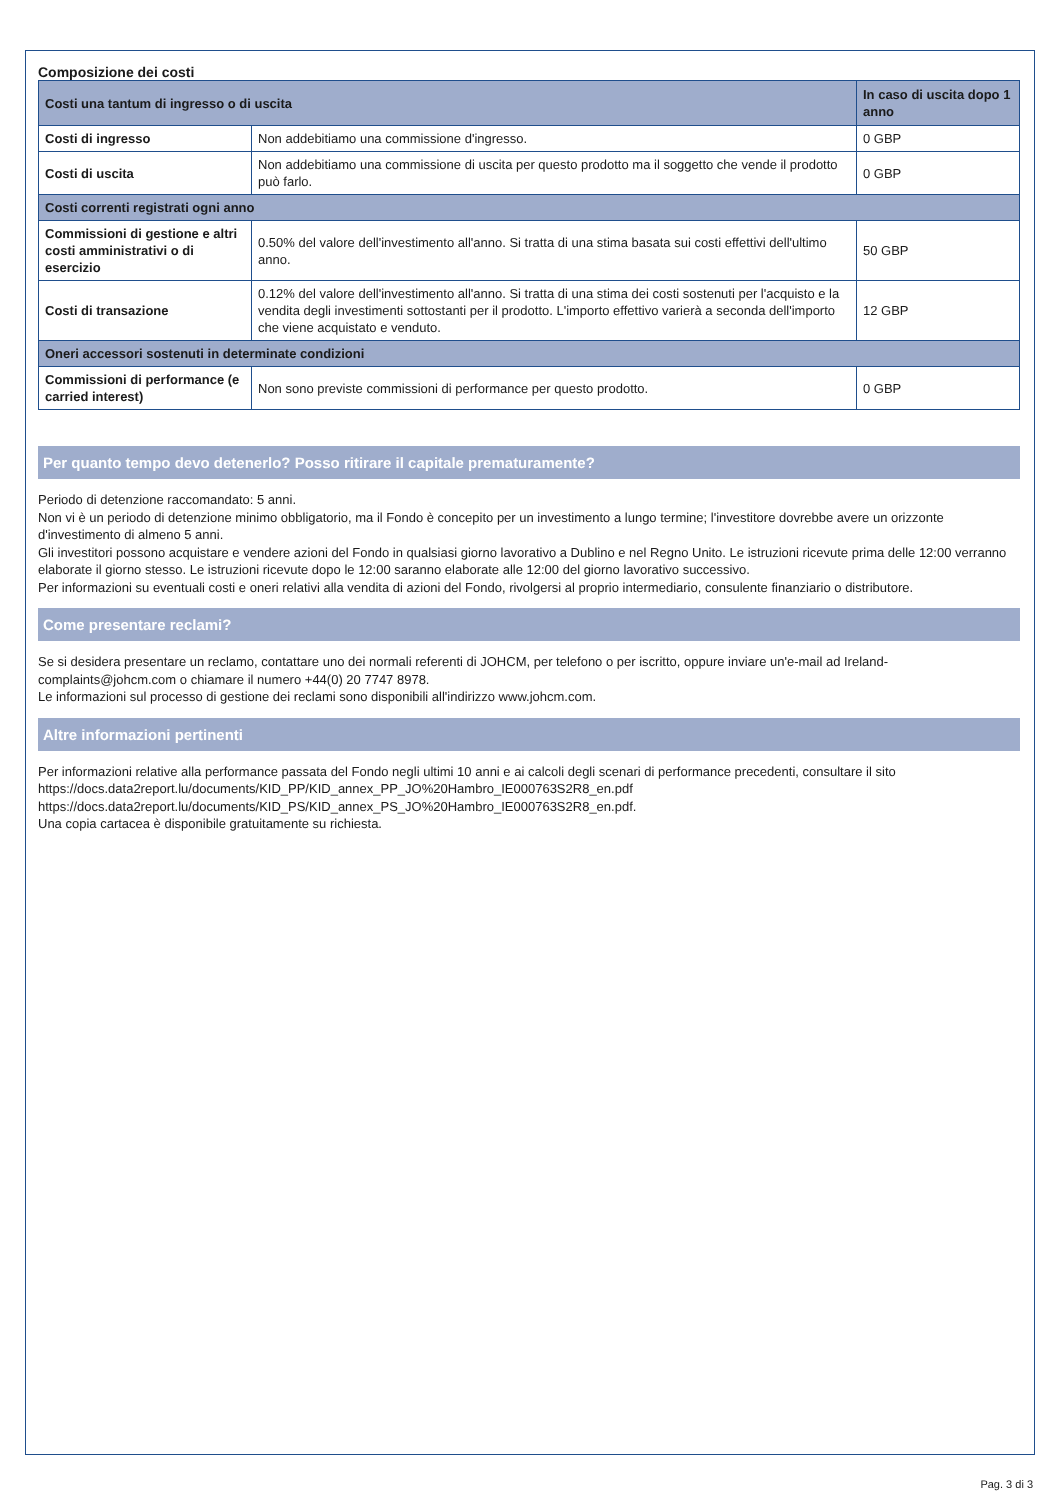Composizione dei costi
| Costi una tantum di ingresso o di uscita | | In caso di uscita dopo 1 anno |
| Costi di ingresso | Non addebitiamo una commissione d'ingresso. | 0 GBP |
| Costi di uscita | Non addebitiamo una commissione di uscita per questo prodotto ma il soggetto che vende il prodotto può farlo. | 0 GBP |
| Costi correnti registrati ogni anno | | |
| Commissioni di gestione e altri costi amministrativi o di esercizio | 0.50% del valore dell'investimento all'anno. Si tratta di una stima basata sui costi effettivi dell'ultimo anno. | 50 GBP |
| Costi di transazione | 0.12% del valore dell'investimento all'anno. Si tratta di una stima dei costi sostenuti per l'acquisto e la vendita degli investimenti sottostanti per il prodotto. L'importo effettivo varierà a seconda dell'importo che viene acquistato e venduto. | 12 GBP |
| Oneri accessori sostenuti in determinate condizioni | | |
| Commissioni di performance (e carried interest) | Non sono previste commissioni di performance per questo prodotto. | 0 GBP |
Per quanto tempo devo detenerlo? Posso ritirare il capitale prematuramente?
Periodo di detenzione raccomandato: 5 anni.
Non vi è un periodo di detenzione minimo obbligatorio, ma il Fondo è concepito per un investimento a lungo termine; l'investitore dovrebbe avere un orizzonte d'investimento di almeno 5 anni.
Gli investitori possono acquistare e vendere azioni del Fondo in qualsiasi giorno lavorativo a Dublino e nel Regno Unito. Le istruzioni ricevute prima delle 12:00 verranno elaborate il giorno stesso. Le istruzioni ricevute dopo le 12:00 saranno elaborate alle 12:00 del giorno lavorativo successivo.
Per informazioni su eventuali costi e oneri relativi alla vendita di azioni del Fondo, rivolgersi al proprio intermediario, consulente finanziario o distributore.
Come presentare reclami?
Se si desidera presentare un reclamo, contattare uno dei normali referenti di JOHCM, per telefono o per iscritto, oppure inviare un'e-mail ad Ireland-complaints@johcm.com o chiamare il numero +44(0) 20 7747 8978.
Le informazioni sul processo di gestione dei reclami sono disponibili all'indirizzo www.johcm.com.
Altre informazioni pertinenti
Per informazioni relative alla performance passata del Fondo negli ultimi 10 anni e ai calcoli degli scenari di performance precedenti, consultare il sito https://docs.data2report.lu/documents/KID_PP/KID_annex_PP_JO%20Hambro_IE000763S2R8_en.pdf https://docs.data2report.lu/documents/KID_PS/KID_annex_PS_JO%20Hambro_IE000763S2R8_en.pdf.
Una copia cartacea è disponibile gratuitamente su richiesta.
Pag. 3 di 3